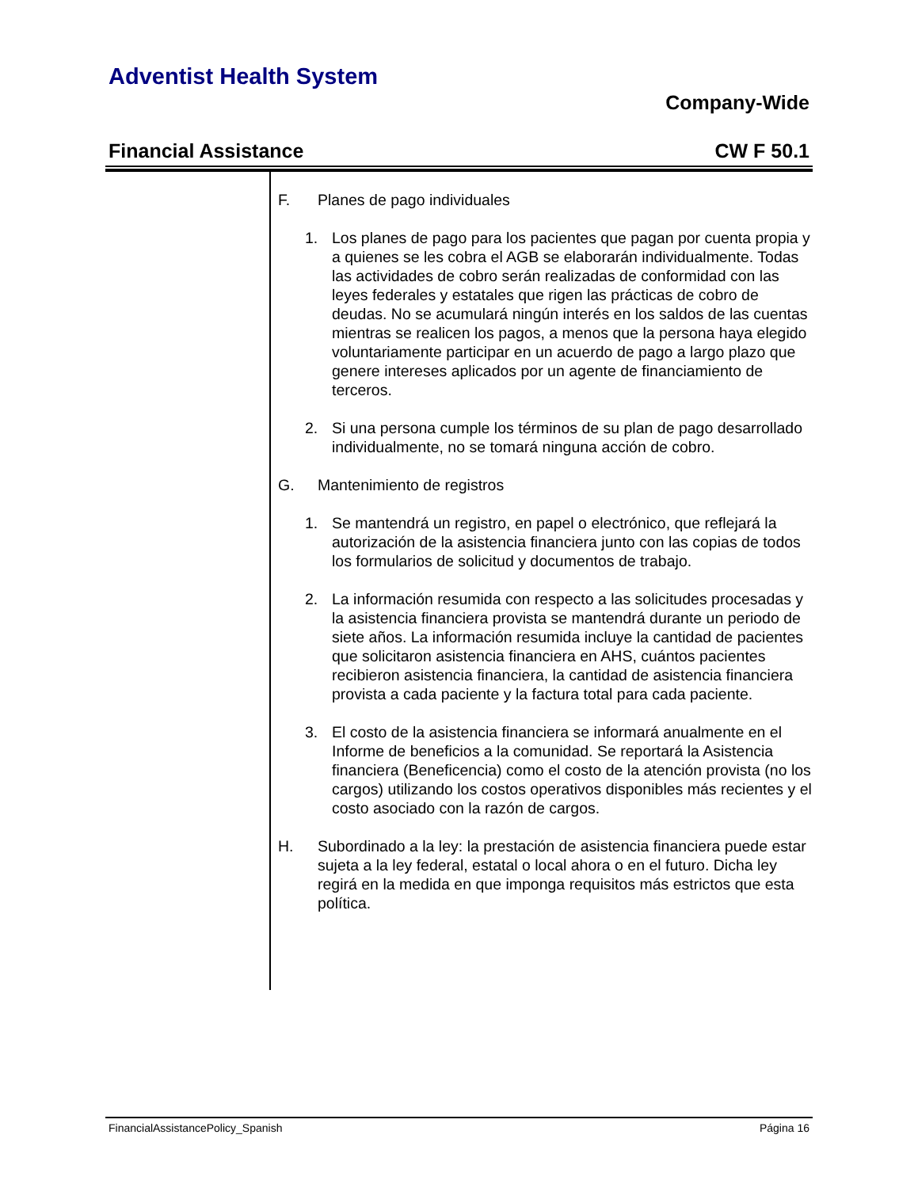Adventist Health System
Company-Wide
Financial Assistance CW F 50.1
F. Planes de pago individuales
1. Los planes de pago para los pacientes que pagan por cuenta propia y a quienes se les cobra el AGB se elaborarán individualmente. Todas las actividades de cobro serán realizadas de conformidad con las leyes federales y estatales que rigen las prácticas de cobro de deudas. No se acumulará ningún interés en los saldos de las cuentas mientras se realicen los pagos, a menos que la persona haya elegido voluntariamente participar en un acuerdo de pago a largo plazo que genere intereses aplicados por un agente de financiamiento de terceros.
2. Si una persona cumple los términos de su plan de pago desarrollado individualmente, no se tomará ninguna acción de cobro.
G. Mantenimiento de registros
1. Se mantendrá un registro, en papel o electrónico, que reflejará la autorización de la asistencia financiera junto con las copias de todos los formularios de solicitud y documentos de trabajo.
2. La información resumida con respecto a las solicitudes procesadas y la asistencia financiera provista se mantendrá durante un periodo de siete años. La información resumida incluye la cantidad de pacientes que solicitaron asistencia financiera en AHS, cuántos pacientes recibieron asistencia financiera, la cantidad de asistencia financiera provista a cada paciente y la factura total para cada paciente.
3. El costo de la asistencia financiera se informará anualmente en el Informe de beneficios a la comunidad. Se reportará la Asistencia financiera (Beneficencia) como el costo de la atención provista (no los cargos) utilizando los costos operativos disponibles más recientes y el costo asociado con la razón de cargos.
H. Subordinado a la ley: la prestación de asistencia financiera puede estar sujeta a la ley federal, estatal o local ahora o en el futuro. Dicha ley regirá en la medida en que imponga requisitos más estrictos que esta política.
FinancialAssistancePolicy_Spanish Página 16